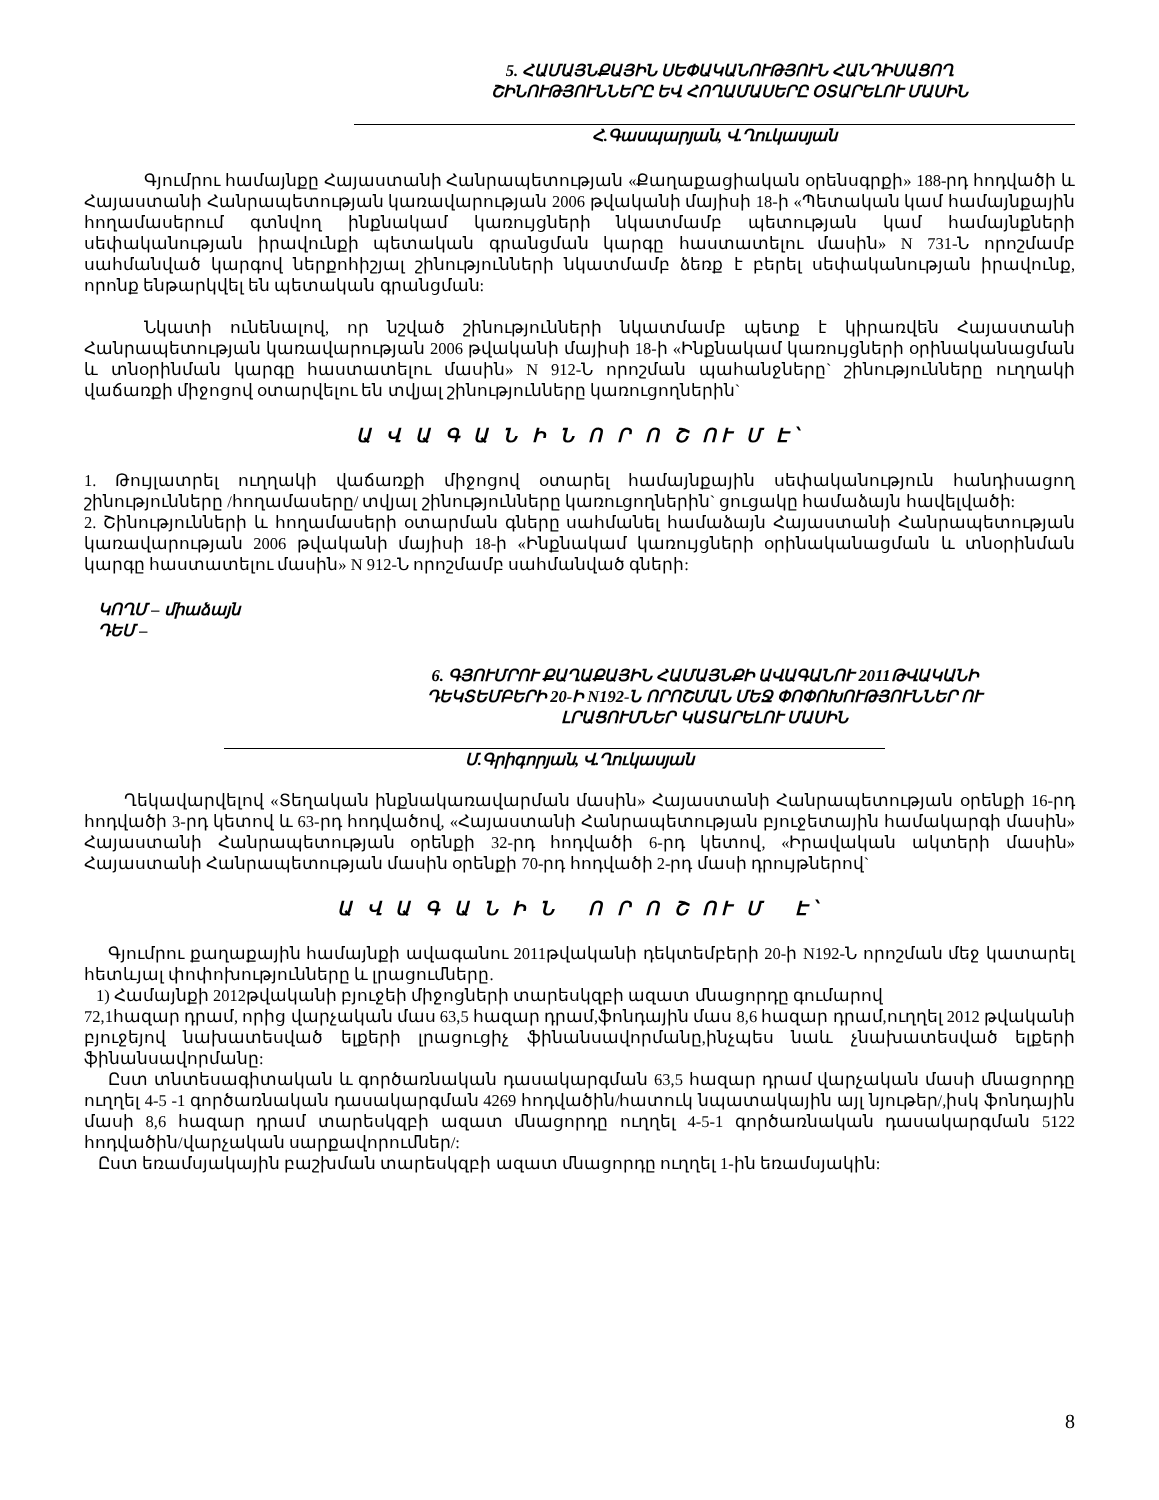5. ՀԱՄԱՅՆՔԱՅԻՆ ՍԵՓԱԿԱՆՈՒԹՅՈՒՆ ՀԱՆԴԻՍԱՑՈՂ
ՇԻՆՈՒԹՅՈՒՆՆԵՐԸ ԵՎ ՀՈՂԱՄԱՍԵՐԸ ՕՏԱՐԵԼՈՒ ՄԱՍԻՆ
Հ.Գասպարյան, Վ.Ղուկասյան
Գյումրու համայնքը Հայաստանի Հանրապետության «Քաղաքացիական օրենսգրքի» 188-րդ հոդվածի և Հայաստանի Հանրապետության կառավարության 2006 թվականի մայիսի 18-ի «Պետական կամ համայնքային հողամասերում գտնվող ինքնակամ կառույցների նկատմամբ պետության կամ համայնքների սեփականության իրավունքի պետական գրանցման կարգը հաստատելու մասին» N 731-Ն որոշմամբ սահմանված կարգով ներքոհիշյալ շինությունների նկատմամբ ձեռք է բերել սեփականության իրավունք, որոնք ենթարկվել են պետական գրանցման:
Նկատի ունենալով, որ նշված շինությունների նկատմամբ պետք է կիրառվեն Հայաստանի Հանրապետության կառավարության 2006 թվականի մայիսի 18-ի «Ինքնակամ կառույցների օրինականացման և տնօրինման կարգը հաստատելու մասին» N 912-Ն որոշման պահանջները` շինությունները ուղղակի վաճառքի միջոցով օտարվելու են տվյալ շինությունները կառուցողներին`
Ա Վ Ա Գ Ա Ն Ի Ն Ո Ր Ո Շ ՈՒ Մ Է՝
1. Թույլատրել ուղղակի վաճառքի միջոցով օտարել համայնքային սեփականություն հանդիսացող շինությունները /հողամասերը/ տվյալ շինությունները կառուցողներին` ցուցակը համաձայն հավելվածի:
2. Շինությունների և հողամասերի օտարման գները սահմանել համաձայն Հայաստանի Հանրապետության կառավարության 2006 թվականի մայիսի 18-ի «Ինքնակամ կառույցների օրինականացման և տնօրինման կարգը հաստատելու մասին» N 912-Ն որոշմամբ սահմանված գների:
ԿՈՂՄ – միաձայն
ԴԵՄ –
6. ԳՅՈՒՄՐՈՒ ՔԱՂԱՔԱՅԻՆ ՀԱՄԱՅՆՔԻ ԱՎԱԳԱՆՈՒ 2011ԹՎԱԿԱՆԻ
ԴԵԿՏԵՄԲԵՐԻ 20-Ի N192-Ն ՈՐՈՇՄԱՆ ՄԵՋ ՓՈՓՈԽՈՒԹՅՈՒՆՆԵՐ ՈՒ
ԼՐԱՑՈՒՄՆԵՐ ԿԱՏԱՐԵԼՈՒ ՄԱՍԻՆ
Մ.Գրիգորյան, Վ.Ղուկասյան
Ղեկավարվելով «Տեղական ինքնակառավարման մասին» Հայաստանի Հանրապետության օրենքի 16-րդ հոդվածի 3-րդ կետով և 63-րդ հոդվածով, «Հայաստանի Հանրապետության բյուջետային համակարգի մասին» Հայաստանի Հանրապետության օրենքի 32-րդ հոդվածի 6-րդ կետով, «Իրավական ակտերի մասին» Հայաստանի Հանրապետության մասին օրենքի 70-րդ հոդվածի 2-րդ մասի դրույթներով`
Ա Վ Ա Գ Ա Ն Ի Ն Ո Ր Ո Շ ՈՒ Մ Է՝
Գյումրու քաղաքային համայնքի ավագանու 2011թվականի դեկտեմբերի 20-ի N192-Ն որոշման մեջ կատարել հետևյալ փոփոխությունները և լրացումները.
1) Համայնքի 2012թվականի բյուջեի միջոցների տարեսկզբի ազատ մնացորդը գումարով
72,1հազար դրամ, որից վարչական մաս 63,5 հազար դրամ,ֆոնդային մաս 8,6 հազար դրամ,ուղղել 2012 թվականի բյուջեյով նախատեսված ելքերի լրացուցիչ ֆինանսավորմանը,ինչպես նաև չնախատեսված ելքերի ֆինանսավորմանը:
Ըստ տնտեսագիտական և գործառնական դասակարգման 63,5 հազար դրամ վարչական մասի մնացորդը ուղղել 4-5 -1 գործառնական դասակարգման 4269 հոդվածին/հատուկ նպատակային այլ նյութեր/,իսկ ֆոնդային մասի 8,6 հազար դրամ տարեսկզբի ազատ մնացորդը ուղղել 4-5-1 գործառնական դասակարգման 5122 հոդվածին/վարչական սարքավորումներ/:
Ըստ եռամսյակային բաշխման տարեսկզբի ազատ մնացորդը ուղղել 1-ին եռամսյակին:
8